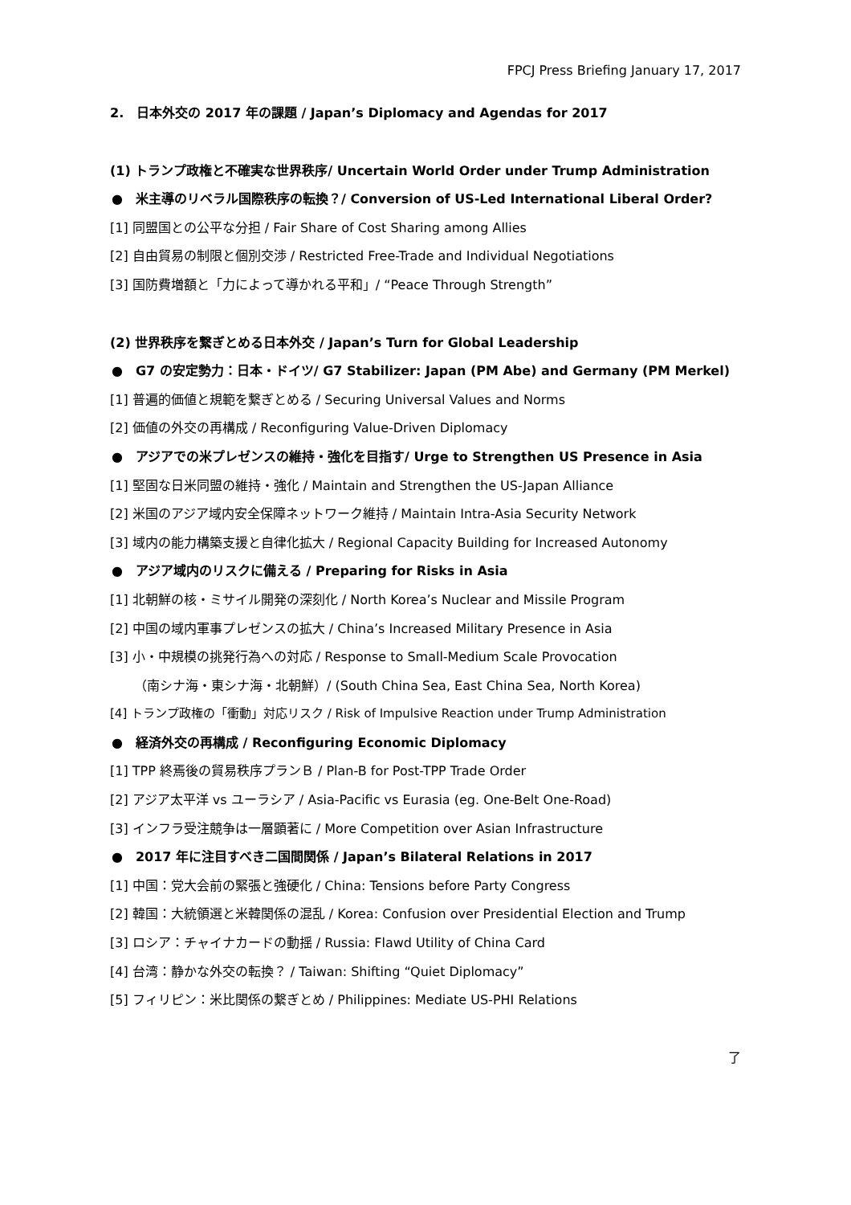FPCJ Press Briefing January 17, 2017
2.　日本外交の 2017 年の課題 / Japan’s Diplomacy and Agendas for 2017
(1) トランプ政権と不確実な世界秩序/ Uncertain World Order under Trump Administration
●　米主導のリベラル国際秩序の転換？/ Conversion of US-Led International Liberal Order?
[1] 同盟国との公平な分担 / Fair Share of Cost Sharing among Allies
[2] 自由貿易の制限と個別交渉 / Restricted Free-Trade and Individual Negotiations
[3] 国防費増額と「力によって導かれる平和」/ “Peace Through Strength”
(2) 世界秩序を繋ぎとめる日本外交 / Japan’s Turn for Global Leadership
●　G7 の安定勢力：日本・ドイツ/ G7 Stabilizer: Japan (PM Abe) and Germany (PM Merkel)
[1] 普遍的価値と規範を繋ぎとめる / Securing Universal Values and Norms
[2] 価値の外交の再構成 / Reconfiguring Value-Driven Diplomacy
●　アジアでの米プレゼンスの維持・強化を目指す/ Urge to Strengthen US Presence in Asia
[1] 堅固な日米同盟の維持・強化 / Maintain and Strengthen the US-Japan Alliance
[2] 米国のアジア域内安全保障ネットワーク維持 / Maintain Intra-Asia Security Network
[3] 域内の能力構築支援と自律化拡大 / Regional Capacity Building for Increased Autonomy
●　アジア域内のリスクに備える / Preparing for Risks in Asia
[1] 北朝鮮の核・ミサイル開発の深刻化 / North Korea’s Nuclear and Missile Program
[2] 中国の域内軍事プレゼンスの拡大 / China’s Increased Military Presence in Asia
[3] 小・中規模の挑発行為への対応 / Response to Small-Medium Scale Provocation
（南シナ海・東シナ海・北朝鮮）/ (South China Sea, East China Sea, North Korea)
[4] トランプ政権の「衝動」対応リスク / Risk of Impulsive Reaction under Trump Administration
●　経済外交の再構成 / Reconfiguring Economic Diplomacy
[1] TPP 終焉後の貿易秩序プランＢ / Plan-B for Post-TPP Trade Order
[2] アジア太平洋 vs ユーラシア / Asia-Pacific vs Eurasia (eg. One-Belt One-Road)
[3] インフラ受注競争は一層顕著に / More Competition over Asian Infrastructure
●　2017 年に注目すべき二国間関係 / Japan’s Bilateral Relations in 2017
[1] 中国：党大会前の緊張と強硬化 / China: Tensions before Party Congress
[2] 韓国：大統領選と米韓関係の混乱 / Korea: Confusion over Presidential Election and Trump
[3] ロシア：チャイナカードの動揺 / Russia: Flawd Utility of China Card
[4] 台湾：静かな外交の転換？ / Taiwan: Shifting “Quiet Diplomacy”
[5] フィリピン：米比関係の繋ぎとめ / Philippines: Mediate US-PHI Relations
了